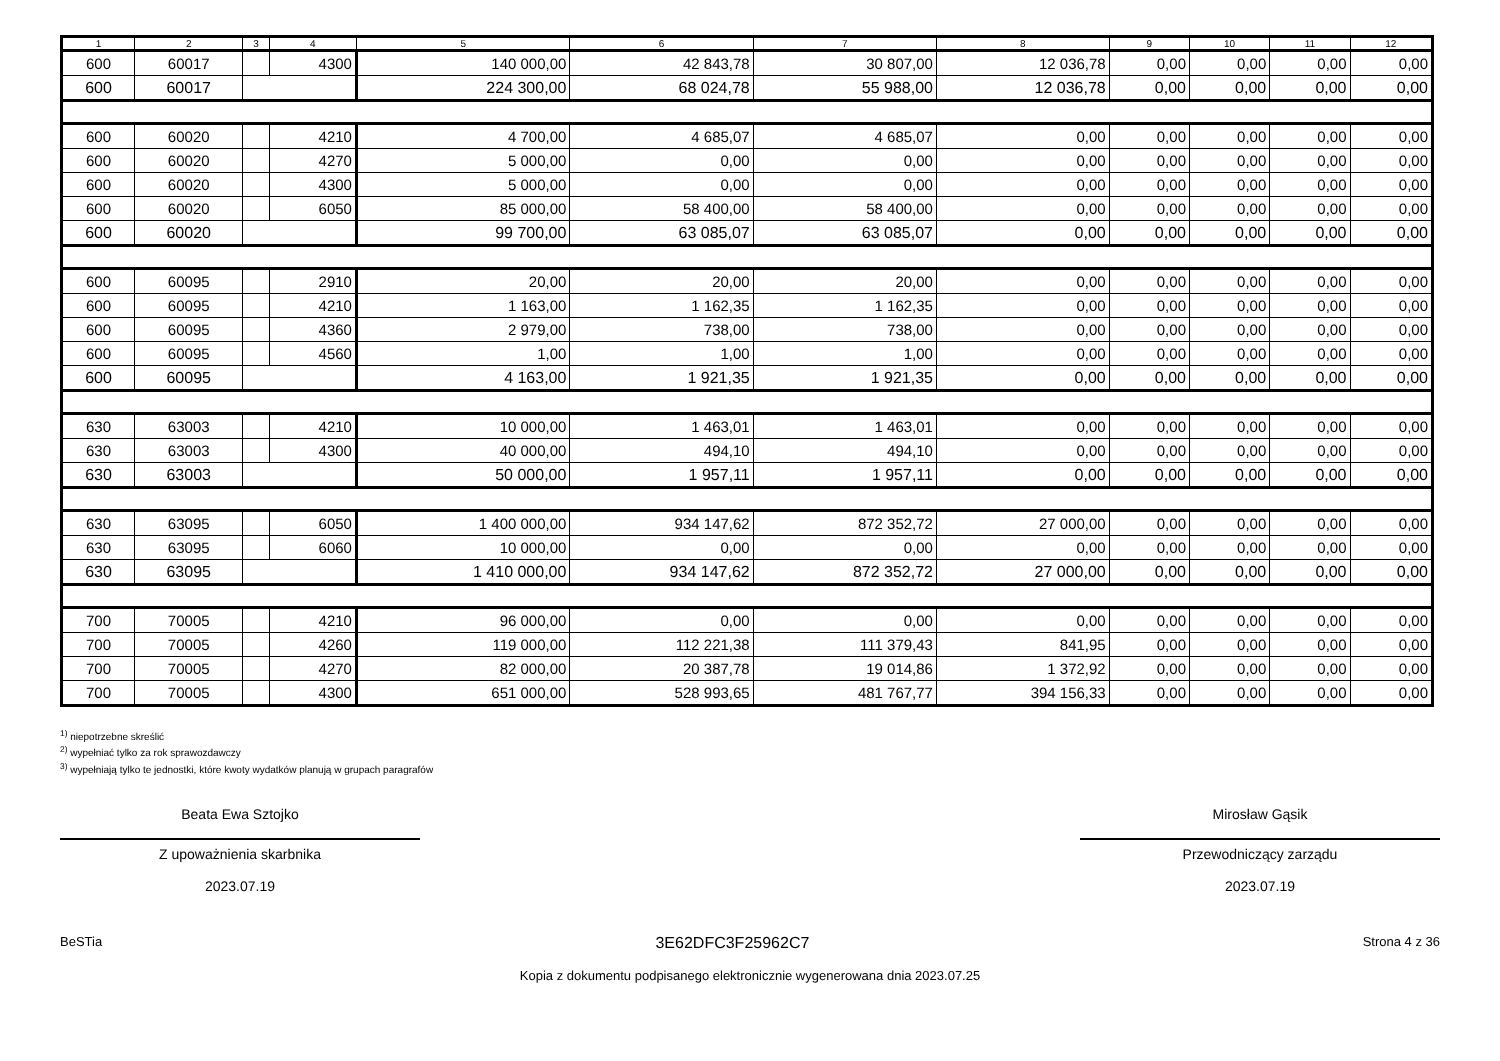| 1 | 2 | 3 | 4 | 5 | 6 | 7 | 8 | 9 | 10 | 11 | 12 |
| --- | --- | --- | --- | --- | --- | --- | --- | --- | --- | --- | --- |
| 600 | 60017 | | 4300 | 140 000,00 | 42 843,78 | 30 807,00 | 12 036,78 | 0,00 | 0,00 | 0,00 | 0,00 |
| 600 | 60017 | | | 224 300,00 | 68 024,78 | 55 988,00 | 12 036,78 | 0,00 | 0,00 | 0,00 | 0,00 |
| 600 | 60020 | | 4210 | 4 700,00 | 4 685,07 | 4 685,07 | 0,00 | 0,00 | 0,00 | 0,00 | 0,00 |
| 600 | 60020 | | 4270 | 5 000,00 | 0,00 | 0,00 | 0,00 | 0,00 | 0,00 | 0,00 | 0,00 |
| 600 | 60020 | | 4300 | 5 000,00 | 0,00 | 0,00 | 0,00 | 0,00 | 0,00 | 0,00 | 0,00 |
| 600 | 60020 | | 6050 | 85 000,00 | 58 400,00 | 58 400,00 | 0,00 | 0,00 | 0,00 | 0,00 | 0,00 |
| 600 | 60020 | | | 99 700,00 | 63 085,07 | 63 085,07 | 0,00 | 0,00 | 0,00 | 0,00 | 0,00 |
| 600 | 60095 | | 2910 | 20,00 | 20,00 | 20,00 | 0,00 | 0,00 | 0,00 | 0,00 | 0,00 |
| 600 | 60095 | | 4210 | 1 163,00 | 1 162,35 | 1 162,35 | 0,00 | 0,00 | 0,00 | 0,00 | 0,00 |
| 600 | 60095 | | 4360 | 2 979,00 | 738,00 | 738,00 | 0,00 | 0,00 | 0,00 | 0,00 | 0,00 |
| 600 | 60095 | | 4560 | 1,00 | 1,00 | 1,00 | 0,00 | 0,00 | 0,00 | 0,00 | 0,00 |
| 600 | 60095 | | | 4 163,00 | 1 921,35 | 1 921,35 | 0,00 | 0,00 | 0,00 | 0,00 | 0,00 |
| 630 | 63003 | | 4210 | 10 000,00 | 1 463,01 | 1 463,01 | 0,00 | 0,00 | 0,00 | 0,00 | 0,00 |
| 630 | 63003 | | 4300 | 40 000,00 | 494,10 | 494,10 | 0,00 | 0,00 | 0,00 | 0,00 | 0,00 |
| 630 | 63003 | | | 50 000,00 | 1 957,11 | 1 957,11 | 0,00 | 0,00 | 0,00 | 0,00 | 0,00 |
| 630 | 63095 | | 6050 | 1 400 000,00 | 934 147,62 | 872 352,72 | 27 000,00 | 0,00 | 0,00 | 0,00 | 0,00 |
| 630 | 63095 | | 6060 | 10 000,00 | 0,00 | 0,00 | 0,00 | 0,00 | 0,00 | 0,00 | 0,00 |
| 630 | 63095 | | | 1 410 000,00 | 934 147,62 | 872 352,72 | 27 000,00 | 0,00 | 0,00 | 0,00 | 0,00 |
| 700 | 70005 | | 4210 | 96 000,00 | 0,00 | 0,00 | 0,00 | 0,00 | 0,00 | 0,00 | 0,00 |
| 700 | 70005 | | 4260 | 119 000,00 | 112 221,38 | 111 379,43 | 841,95 | 0,00 | 0,00 | 0,00 | 0,00 |
| 700 | 70005 | | 4270 | 82 000,00 | 20 387,78 | 19 014,86 | 1 372,92 | 0,00 | 0,00 | 0,00 | 0,00 |
| 700 | 70005 | | 4300 | 651 000,00 | 528 993,65 | 481 767,77 | 394 156,33 | 0,00 | 0,00 | 0,00 | 0,00 |
<sup>1)</sup> niepotrzebne skreślić
<sup>2)</sup> wypełniać tylko za rok sprawozdawczy
<sup>3)</sup> wypełniają tylko te jednostki, które kwoty wydatków planują w grupach paragrafów
Beata Ewa Sztojko
Z upoważnienia skarbnika
2023.07.19
Mirosław Gąsik
Przewodniczący zarządu
2023.07.19
BeSTia 3E62DFC3F25962C7 Strona 4 z 36
Kopia z dokumentu podpisanego elektronicznie wygenerowana dnia 2023.07.25